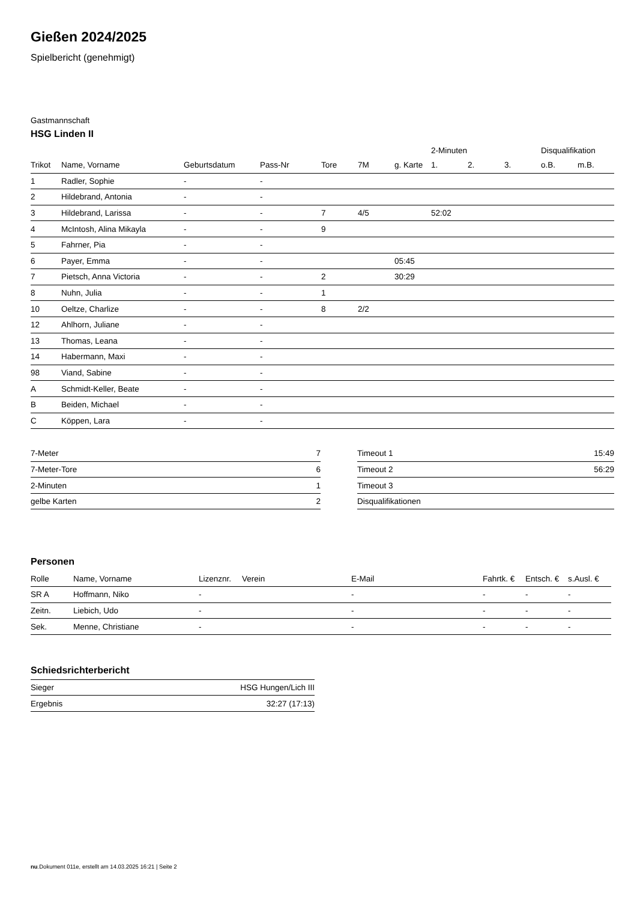Gießen 2024/2025
Spielbericht (genehmigt)
Gastmannschaft
HSG Linden II
| | | | | | | | 2-Minuten | | | Disqualifikation | |
| --- | --- | --- | --- | --- | --- | --- | --- | --- | --- | --- | --- |
| Trikot | Name, Vorname | Geburtsdatum | Pass-Nr | Tore | 7M | g. Karte | 1. | 2. | 3. | o.B. | m.B. |
| 1 | Radler, Sophie | - | - | | | | | | | | |
| 2 | Hildebrand, Antonia | - | - | | | | | | | | |
| 3 | Hildebrand, Larissa | - | - | 7 | 4/5 | | 52:02 | | | | |
| 4 | McIntosh, Alina Mikayla | - | - | 9 | | | | | | | |
| 5 | Fahrner, Pia | - | - | | | | | | | | |
| 6 | Payer, Emma | - | - | | | 05:45 | | | | | |
| 7 | Pietsch, Anna Victoria | - | - | 2 | | 30:29 | | | | | |
| 8 | Nuhn, Julia | - | - | 1 | | | | | | | |
| 10 | Oeltze, Charlize | - | - | 8 | 2/2 | | | | | | |
| 12 | Ahlhorn, Juliane | - | - | | | | | | | | |
| 13 | Thomas, Leana | - | - | | | | | | | | |
| 14 | Habermann, Maxi | - | - | | | | | | | | |
| 98 | Viand, Sabine | - | - | | | | | | | | |
| A | Schmidt-Keller, Beate | - | - | | | | | | | | |
| B | Beiden, Michael | - | - | | | | | | | | |
| C | Köppen, Lara | - | - | | | | | | | | |
| 7-Meter | 7 |
| 7-Meter-Tore | 6 |
| 2-Minuten | 1 |
| gelbe Karten | 2 |
| Timeout 1 | 15:49 |
| Timeout 2 | 56:29 |
| Timeout 3 | |
| Disqualifikationen | |
Personen
| Rolle | Name, Vorname | Lizenznr. | Verein | E-Mail | Fahrtk. € | Entsch. € | s.Ausl. € |
| --- | --- | --- | --- | --- | --- | --- | --- |
| SR A | Hoffmann, Niko | - | | - | - | - | - |
| Zeitn. | Liebich, Udo | - | | - | - | - | - |
| Sek. | Menne, Christiane | - | | - | - | - | - |
Schiedsrichterbericht
| Sieger | HSG Hungen/Lich III |
| Ergebnis | 32:27 (17:13) |
nu.Dokument 011e, erstellt am 14.03.2025 16:21 | Seite 2